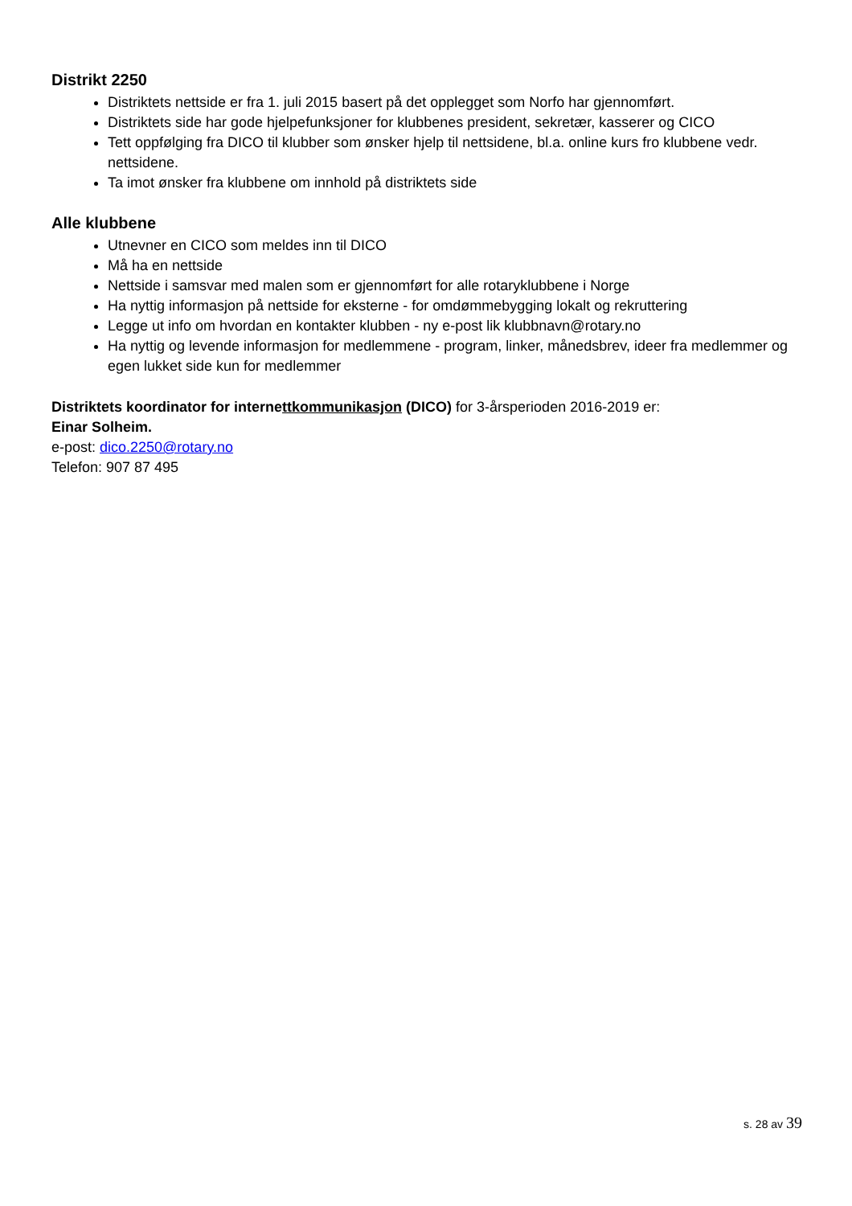Distrikt 2250
Distriktets nettside er fra 1. juli 2015 basert på det opplegget som Norfo har gjennomført.
Distriktets side har gode hjelpefunksjoner for klubbenes president, sekretær, kasserer og CICO
Tett oppfølging fra DICO til klubber som ønsker hjelp til nettsidene, bl.a. online kurs fro klubbene vedr. nettsidene.
Ta imot ønsker fra klubbene om innhold på distriktets side
Alle klubbene
Utnevner en CICO som meldes inn til DICO
Må ha en nettside
Nettside i samsvar med malen som er gjennomført for alle rotaryklubbene i Norge
Ha nyttig informasjon på nettside for eksterne - for omdømmebygging lokalt og rekruttering
Legge ut info om hvordan en kontakter klubben - ny e-post lik klubbnavn@rotary.no
Ha nyttig og levende informasjon for medlemmene - program, linker, månedsbrev, ideer fra medlemmer og egen lukket side kun for medlemmer
Distriktets koordinator for internettkommunikasjon (DICO) for 3-årsperioden 2016-2019 er:
Einar Solheim.
e-post: dico.2250@rotary.no
Telefon: 907 87 495
s. 28 av 39